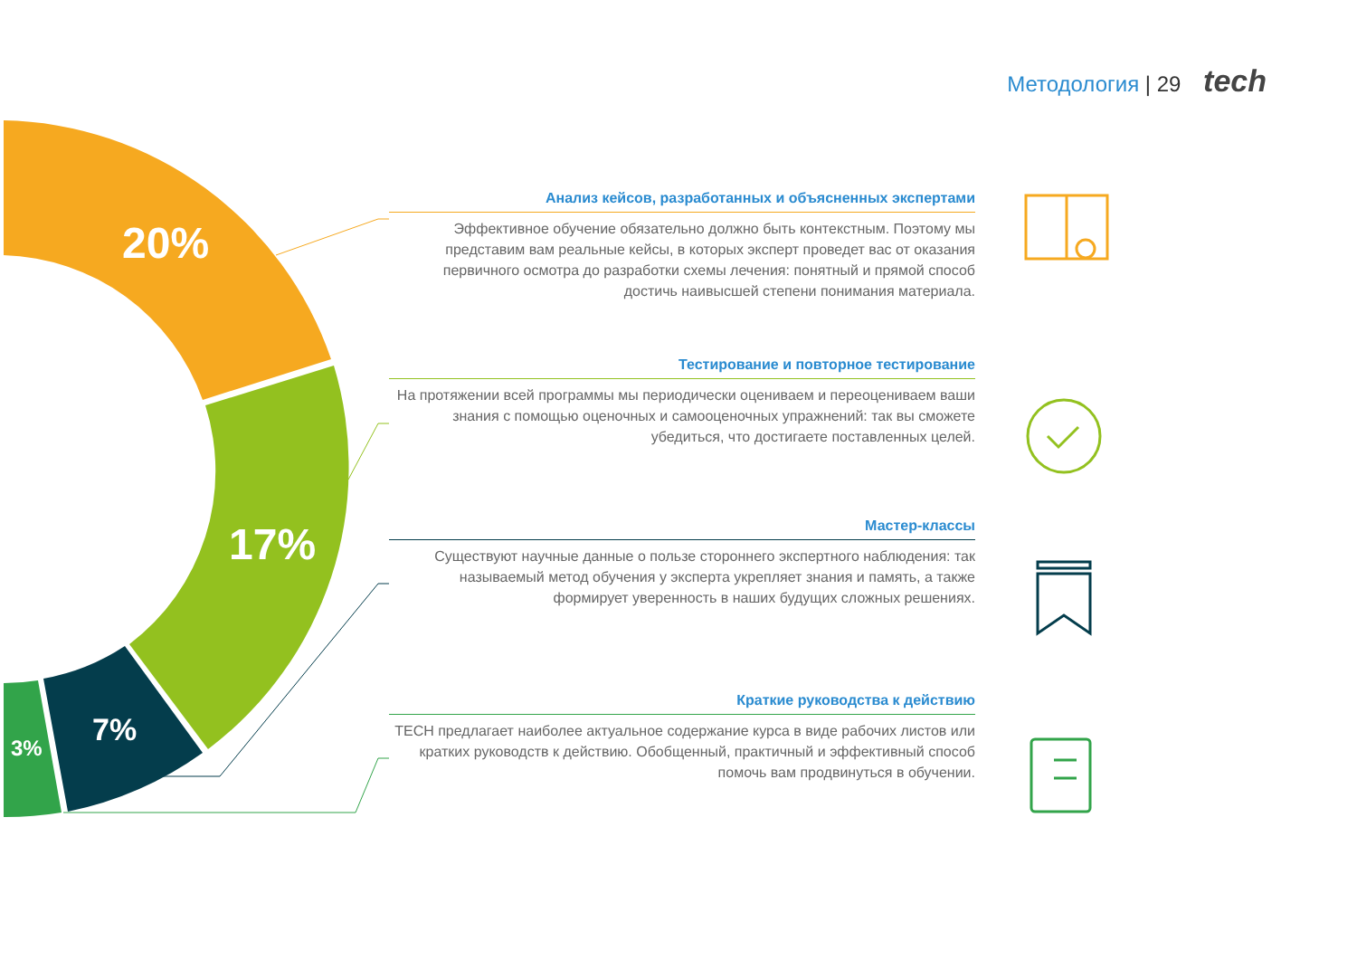Методология | 29 tech
20%
17%
7%
3%
Анализ кейсов, разработанных и объясненных экспертами
Эффективное обучение обязательно должно быть контекстным. Поэтому мы представим вам реальные кейсы, в которых эксперт проведет вас от оказания первичного осмотра до разработки схемы лечения: понятный и прямой способ достичь наивысшей степени понимания материала.
Тестирование и повторное тестирование
На протяжении всей программы мы периодически оцениваем и переоцениваем ваши знания с помощью оценочных и самооценочных упражнений: так вы сможете убедиться, что достигаете поставленных целей.
Мастер-классы
Существуют научные данные о пользе стороннего экспертного наблюдения: так называемый метод обучения у эксперта укрепляет знания и память, а также формирует уверенность в наших будущих сложных решениях.
Краткие руководства к действию
TECH предлагает наиболее актуальное содержание курса в виде рабочих листов или кратких руководств к действию. Обобщенный, практичный и эффективный способ помочь вам продвинуться в обучении.